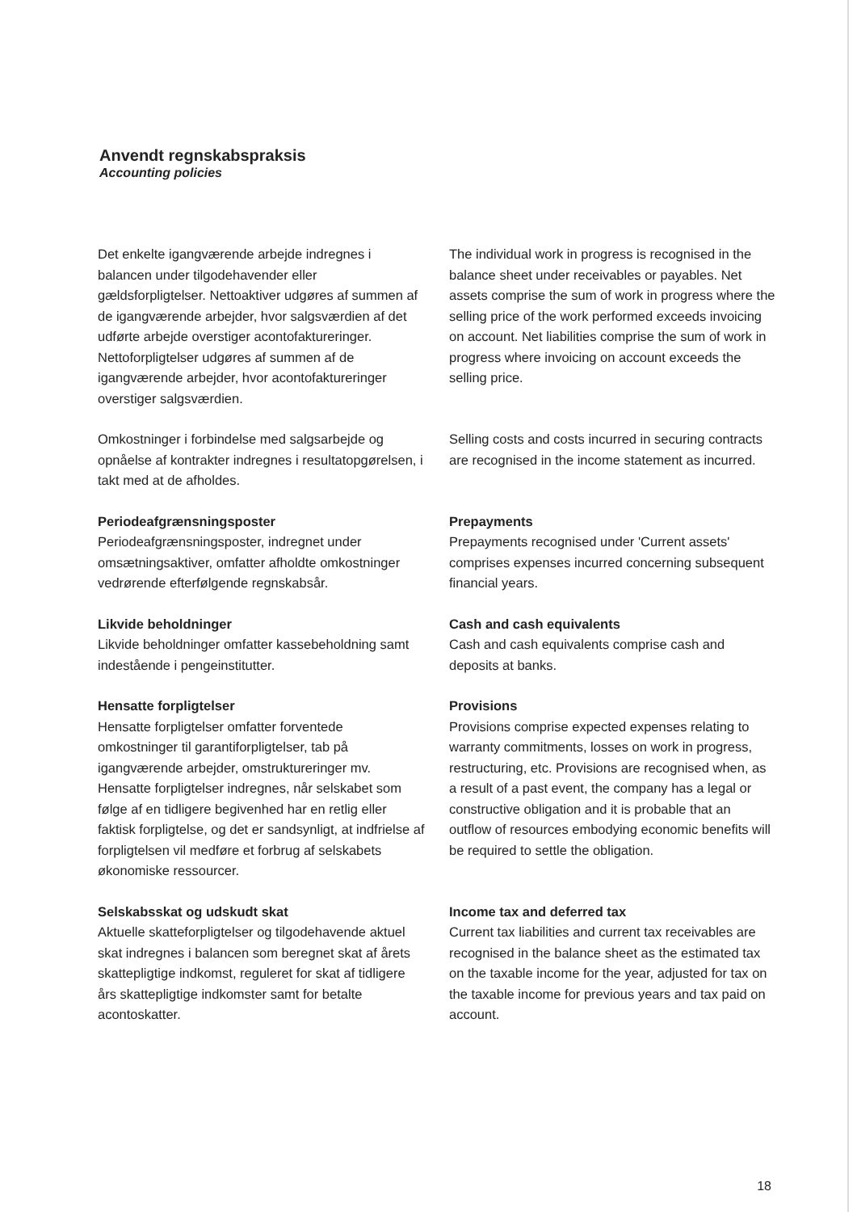Anvendt regnskabspraksis
Accounting policies
Det enkelte igangværende arbejde indregnes i balancen under tilgodehavender eller gældsforpligtelser. Nettoaktiver udgøres af summen af de igangværende arbejder, hvor salgsværdien af det udførte arbejde overstiger acontofaktureringer. Nettoforpligtelser udgøres af summen af de igangværende arbejder, hvor acontofaktureringer overstiger salgsværdien.
The individual work in progress is recognised in the balance sheet under receivables or payables. Net assets comprise the sum of work in progress where the selling price of the work performed exceeds invoicing on account. Net liabilities comprise the sum of work in progress where invoicing on account exceeds the selling price.
Omkostninger i forbindelse med salgsarbejde og opnåelse af kontrakter indregnes i resultatopgørelsen, i takt med at de afholdes.
Selling costs and costs incurred in securing contracts are recognised in the income statement as incurred.
Periodeafgrænsningsposter
Periodeafgrænsningsposter, indregnet under omsætningsaktiver, omfatter afholdte omkostninger vedrørende efterfølgende regnskabsår.
Prepayments
Prepayments recognised under 'Current assets' comprises expenses incurred concerning subsequent financial years.
Likvide beholdninger
Likvide beholdninger omfatter kassebeholdning samt indestående i pengeinstitutter.
Cash and cash equivalents
Cash and cash equivalents comprise cash and deposits at banks.
Hensatte forpligtelser
Hensatte forpligtelser omfatter forventede omkostninger til garantiforpligtelser, tab på igangværende arbejder, omstruktureringer mv. Hensatte forpligtelser indregnes, når selskabet som følge af en tidligere begivenhed har en retlig eller faktisk forpligtelse, og det er sandsynligt, at indfrielse af forpligtelsen vil medføre et forbrug af selskabets økonomiske ressourcer.
Provisions
Provisions comprise expected expenses relating to warranty commitments, losses on work in progress, restructuring, etc. Provisions are recognised when, as a result of a past event, the company has a legal or constructive obligation and it is probable that an outflow of resources embodying economic benefits will be required to settle the obligation.
Selskabsskat og udskudt skat
Aktuelle skatteforpligtelser og tilgodehavende aktuel skat indregnes i balancen som beregnet skat af årets skattepligtige indkomst, reguleret for skat af tidligere års skattepligtige indkomster samt for betalte acontoskatter.
Income tax and deferred tax
Current tax liabilities and current tax receivables are recognised in the balance sheet as the estimated tax on the taxable income for the year, adjusted for tax on the taxable income for previous years and tax paid on account.
18